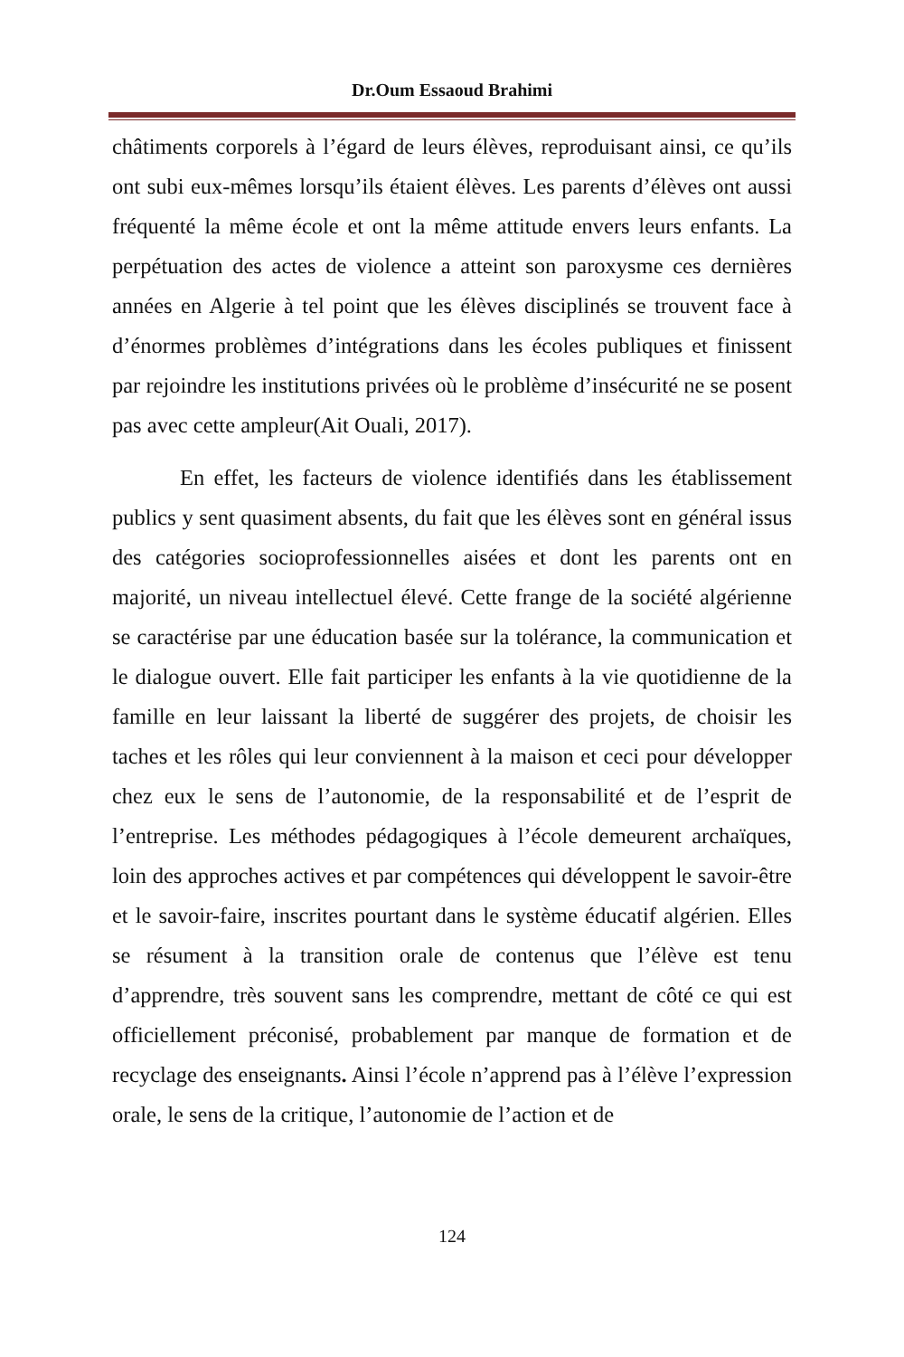Dr.Oum Essaoud Brahimi
châtiments corporels à l’égard de leurs élèves, reproduisant ainsi, ce qu’ils ont subi eux-mêmes lorsqu’ils étaient élèves. Les parents d’élèves ont aussi fréquenté la même école et ont la même attitude envers leurs enfants. La perpétuation des actes de violence a atteint son paroxysme ces dernières années en Algerie à tel point que les élèves disciplinés se trouvent face à d’énormes problèmes d’intégrations dans les écoles publiques et finissent par rejoindre les institutions privées où le problème d’insécurité ne se posent pas avec cette ampleur(Ait Ouali, 2017).
En effet, les facteurs de violence identifiés dans les établissement publics y sent quasiment absents, du fait que les élèves sont en général issus des catégories socioprofessionnelles aisées et dont les parents ont en majorité, un niveau intellectuel élevé. Cette frange de la société algérienne se caractérise par une éducation basée sur la tolérance, la communication et le dialogue ouvert. Elle fait participer les enfants à la vie quotidienne de la famille en leur laissant la liberté de suggérer des projets, de choisir les taches et les rôles qui leur conviennent à la maison et ceci pour développer chez eux le sens de l’autonomie, de la responsabilité et de l’esprit de l’entreprise. Les méthodes pédagogiques à l’école demeurent archaïques, loin des approches actives et par compétences qui développent le savoir-être et le savoir-faire, inscrites pourtant dans le système éducatif algérien. Elles se résument à la transition orale de contenus que l’élève est tenu d’apprendre, très souvent sans les comprendre, mettant de côté ce qui est officiellement préconisé, probablement par manque de formation et de recyclage des enseignants. Ainsi l’école n’apprend pas à l’élève l’expression orale, le sens de la critique, l’autonomie de l’action et de
124